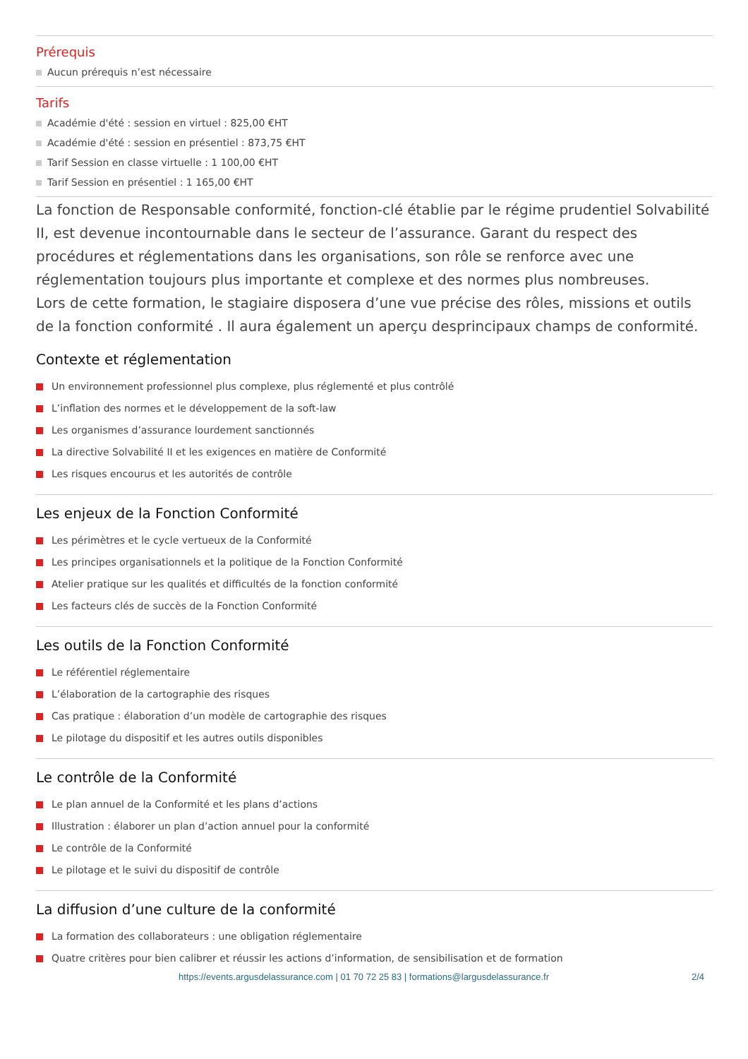Prérequis
Aucun prérequis n’est nécessaire
Tarifs
Académie d'été : session en virtuel : 825,00 €HT
Académie d'été : session en présentiel : 873,75 €HT
Tarif Session en classe virtuelle : 1 100,00 €HT
Tarif Session en présentiel : 1 165,00 €HT
La fonction de Responsable conformité, fonction-clé établie par le régime prudentiel Solvabilité II, est devenue incontournable dans le secteur de l’assurance. Garant du respect des procédures et réglementations dans les organisations, son rôle se renforce avec une réglementation toujours plus importante et complexe et des normes plus nombreuses.
Lors de cette formation, le stagiaire disposera d’une vue précise des rôles, missions et outils de la fonction conformité . Il aura également un aperçu desprincipaux champs de conformité.
Contexte et réglementation
Un environnement professionnel plus complexe, plus réglementé et plus contrôlé
L’inflation des normes et le développement de la soft-law
Les organismes d’assurance lourdement sanctionnés
La directive Solvabilité II et les exigences en matière de Conformité
Les risques encourus et les autorités de contrôle
Les enjeux de la Fonction Conformité
Les périmètres et le cycle vertueux de la Conformité
Les principes organisationnels et la politique de la Fonction Conformité
Atelier pratique sur les qualités et difficultés de la fonction conformité
Les facteurs clés de succès de la Fonction Conformité
Les outils de la Fonction Conformité
Le référentiel réglementaire
L’élaboration de la cartographie des risques
Cas pratique : élaboration d’un modèle de cartographie des risques
Le pilotage du dispositif et les autres outils disponibles
Le contrôle de la Conformité
Le plan annuel de la Conformité et les plans d’actions
Illustration : élaborer un plan d’action annuel pour la conformité
Le contrôle de la Conformité
Le pilotage et le suivi du dispositif de contrôle
La diffusion d’une culture de la conformité
La formation des collaborateurs : une obligation réglementaire
Quatre critères pour bien calibrer et réussir les actions d’information, de sensibilisation et de formation
https://events.argusdelassurance.com | 01 70 72 25 83 | formations@largusdelassurance.fr
2/4